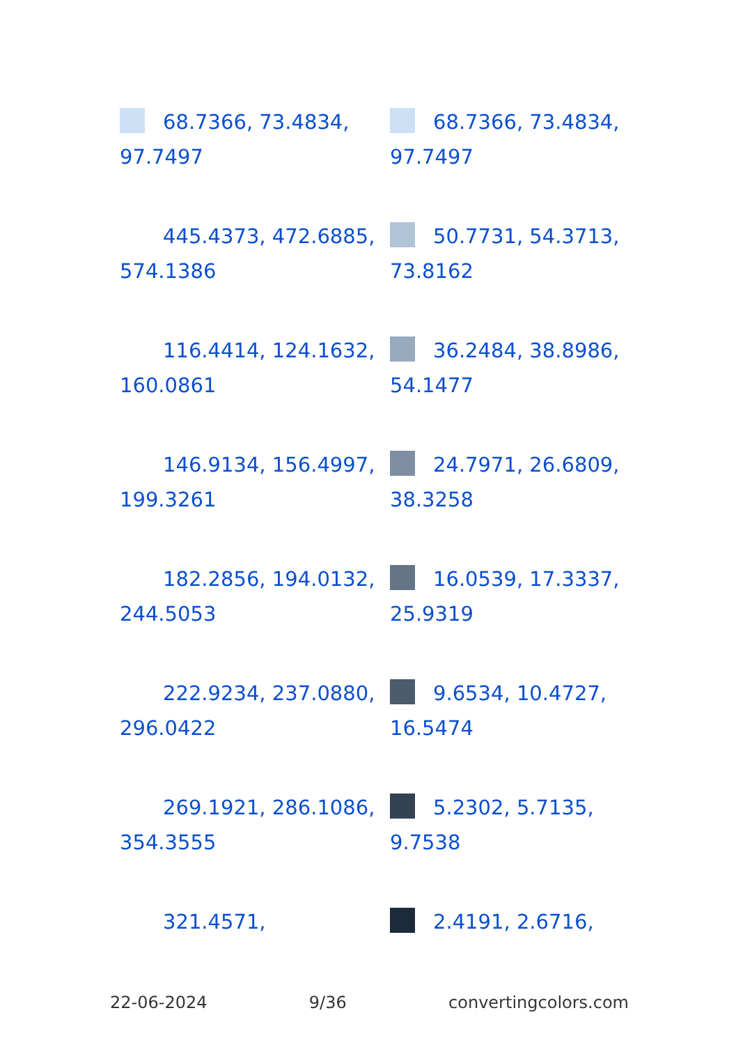68.7366, 73.4834, 97.7497
68.7366, 73.4834, 97.7497
445.4373, 472.6885, 574.1386
50.7731, 54.3713, 73.8162
116.4414, 124.1632, 160.0861
36.2484, 38.8986, 54.1477
146.9134, 156.4997, 199.3261
24.7971, 26.6809, 38.3258
182.2856, 194.0132, 244.5053
16.0539, 17.3337, 25.9319
222.9234, 237.0880, 296.0422
9.6534, 10.4727, 16.5474
269.1921, 286.1086, 354.3555
5.2302, 5.7135, 9.7538
321.4571,
2.4191, 2.6716,
22-06-2024 9/36 convertingcolors.com